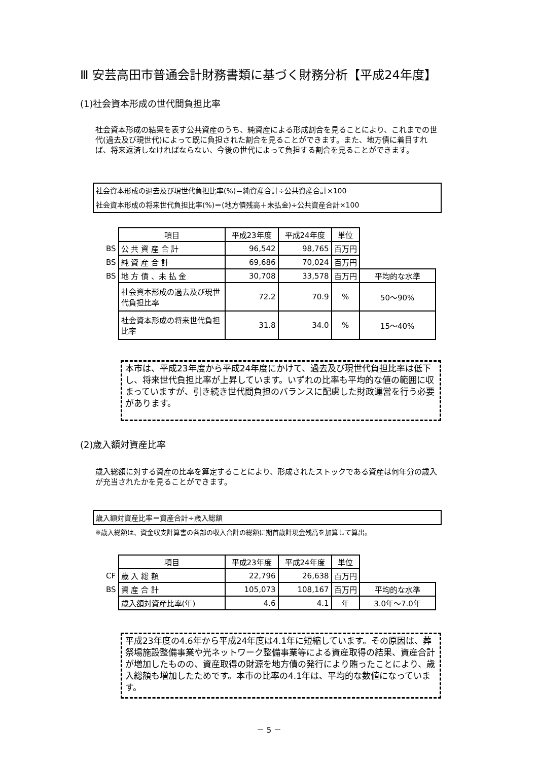Ⅲ 安芸高田市普通会計財務書類に基づく財務分析【平成24年度】
(1)社会資本形成の世代間負担比率
社会資本形成の結果を表す公共資産のうち、純資産による形成割合を見ることにより、これまでの世代(過去及び現世代)によって既に負担された割合を見ることができます。また、地方債に着目すれば、将来返済しなければならない、今後の世代によって負担する割合を見ることができます。
社会資本形成の過去及び現世代負担比率(%)＝純資産合計÷公共資産合計×100
社会資本形成の将来世代負担比率(%)＝(地方債残高＋未払金)÷公共資産合計×100
| | 項目 | 平成23年度 | 平成24年度 | 単位 | |
| BS | 公 共 資 産 合 計 | 96,542 | 98,765 | 百万円 | |
| BS | 純 資 産 合 計 | 69,686 | 70,024 | 百万円 | |
| BS | 地 方 債 、未 払 金 | 30,708 | 33,578 | 百万円 | 平均的な水準 |
| | 社会資本形成の過去及び現世代負担比率 | 72.2 | 70.9 | % | 50～90% |
| | 社会資本形成の将来世代負担比率 | 31.8 | 34.0 | % | 15～40% |
本市は、平成23年度から平成24年度にかけて、過去及び現世代負担比率は低下し、将来世代負担比率が上昇しています。いずれの比率も平均的な値の範囲に収まっていますが、引き続き世代間負担のバランスに配慮した財政運営を行う必要があります。
(2)歳入額対資産比率
歳入総額に対する資産の比率を算定することにより、形成されたストックである資産は何年分の歳入が充当されたかを見ることができます。
歳入額対資産比率＝資産合計÷歳入総額
※歳入総額は、資金収支計算書の各部の収入合計の総額に期首歳計現金残高を加算して算出。
| | 項目 | 平成23年度 | 平成24年度 | 単位 | |
| CF | 歳 入 総 額 | 22,796 | 26,638 | 百万円 | |
| BS | 資 産 合 計 | 105,073 | 108,167 | 百万円 | 平均的な水準 |
| | 歳入額対資産比率(年) | 4.6 | 4.1 | 年 | 3.0年～7.0年 |
平成23年度の4.6年から平成24年度は4.1年に短縮しています。その原因は、葬祭場施設整備事業や光ネットワーク整備事業等による資産取得の結果、資産合計が増加したものの、資産取得の財源を地方債の発行により賄ったことにより、歳入総額も増加したためです。本市の比率の4.1年は、平均的な数値になっています。
－ 5 －